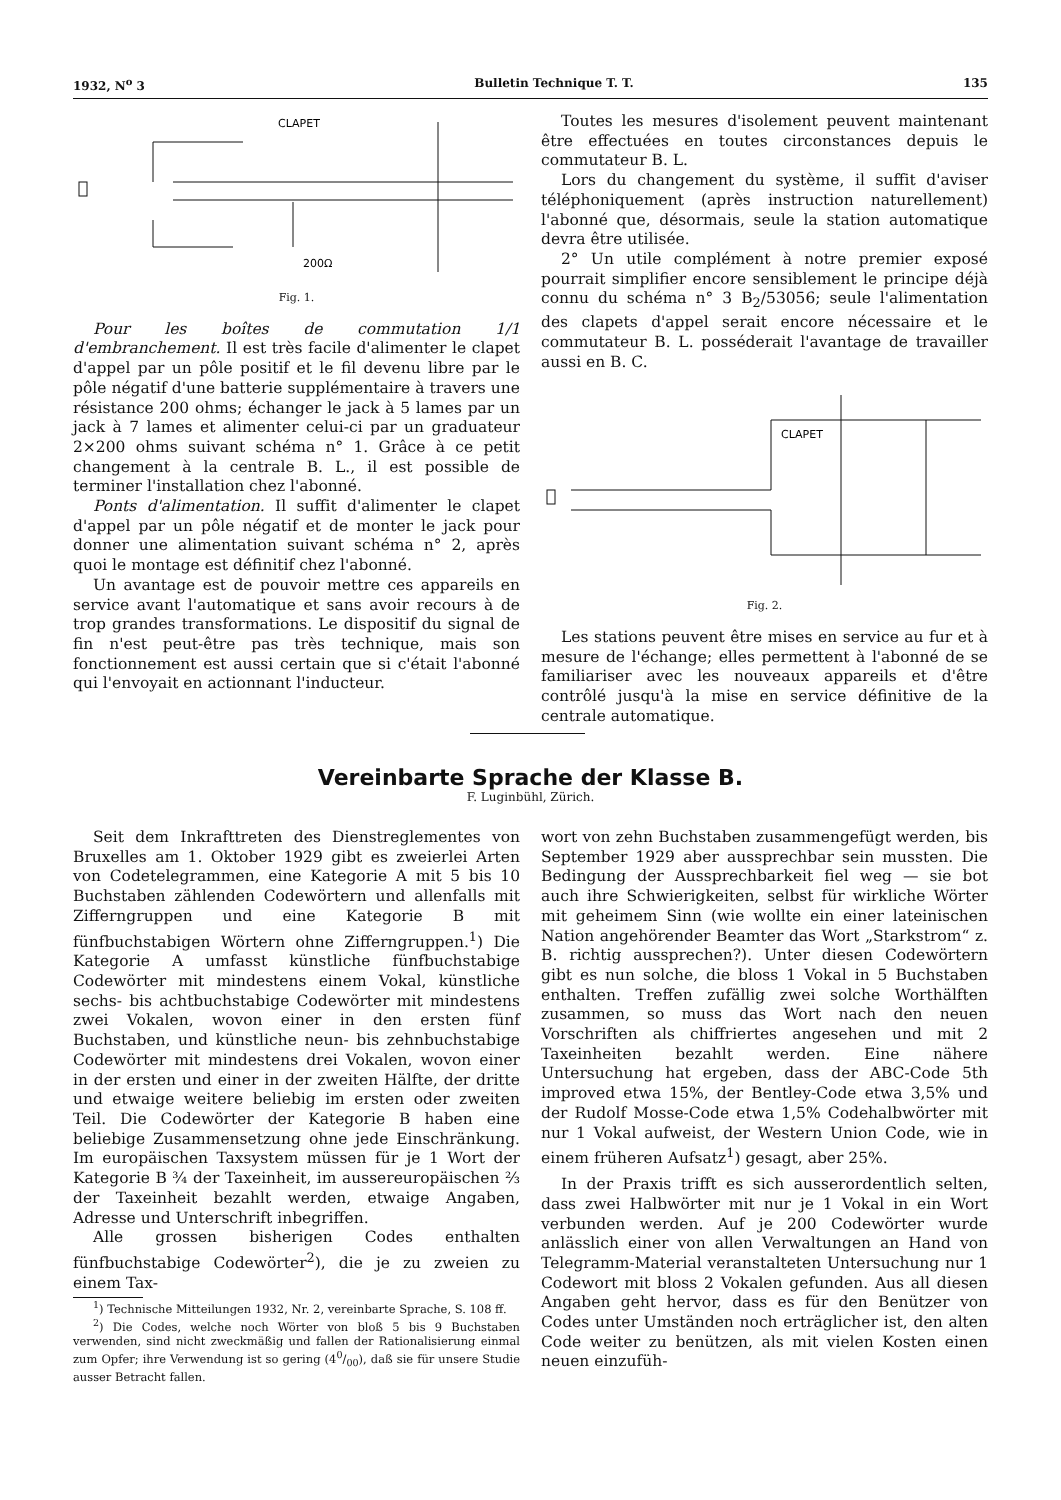1932, N<sup>o</sup> 3 Bulletin Technique T. T. 135
CLAPET
200Ω
Fig. 1.
Pour les boîtes de commutation 1/1 d'embranchement. Il est très facile d'alimenter le clapet d'appel par un pôle positif et le fil devenu libre par le pôle négatif d'une batterie supplémentaire à travers une résistance 200 ohms; échanger le jack à 5 lames par un jack à 7 lames et alimenter celui-ci par un graduateur 2×200 ohms suivant schéma n° 1. Grâce à ce petit changement à la centrale B. L., il est possible de terminer l'installation chez l'abonné.
Ponts d'alimentation. Il suffit d'alimenter le clapet d'appel par un pôle négatif et de monter le jack pour donner une alimentation suivant schéma n° 2, après quoi le montage est définitif chez l'abonné.
Un avantage est de pouvoir mettre ces appareils en service avant l'automatique et sans avoir recours à de trop grandes transformations. Le dispositif du signal de fin n'est peut-être pas très technique, mais son fonctionnement est aussi certain que si c'était l'abonné qui l'envoyait en actionnant l'inducteur.
Toutes les mesures d'isolement peuvent maintenant être effectuées en toutes circonstances depuis le commutateur B. L.
Lors du changement du système, il suffit d'aviser téléphoniquement (après instruction naturellement) l'abonné que, désormais, seule la station automatique devra être utilisée.
2° Un utile complément à notre premier exposé pourrait simplifier encore sensiblement le principe déjà connu du schéma n° 3 B<sub>2</sub>/53056; seule l'alimentation des clapets d'appel serait encore nécessaire et le commutateur B. L. posséderait l'avantage de travailler aussi en B. C.
CLAPET
Fig. 2.
Les stations peuvent être mises en service au fur et à mesure de l'échange; elles permettent à l'abonné de se familiariser avec les nouveaux appareils et d'être contrôlé jusqu'à la mise en service définitive de la centrale automatique.
Vereinbarte Sprache der Klasse B.
F. Luginbühl, Zürich.
Seit dem Inkrafttreten des Dienstreglementes von Bruxelles am 1. Oktober 1929 gibt es zweierlei Arten von Codetelegrammen, eine Kategorie A mit 5 bis 10 Buchstaben zählenden Codewörtern und allenfalls mit Zifferngruppen und eine Kategorie B mit fünfbuchstabigen Wörtern ohne Zifferngruppen.<sup>1</sup>) Die Kategorie A umfasst künstliche fünfbuchstabige Codewörter mit mindestens einem Vokal, künstliche sechs- bis achtbuchstabige Codewörter mit mindestens zwei Vokalen, wovon einer in den ersten fünf Buchstaben, und künstliche neun- bis zehnbuchstabige Codewörter mit mindestens drei Vokalen, wovon einer in der ersten und einer in der zweiten Hälfte, der dritte und etwaige weitere beliebig im ersten oder zweiten Teil. Die Codewörter der Kategorie B haben eine beliebige Zusammensetzung ohne jede Einschränkung. Im europäischen Taxsystem müssen für je 1 Wort der Kategorie B ¾ der Taxeinheit, im aussereuropäischen ⅔ der Taxeinheit bezahlt werden, etwaige Angaben, Adresse und Unterschrift inbegriffen.
Alle grossen bisherigen Codes enthalten fünfbuchstabige Codewörter<sup>2</sup>), die je zu zweien zu einem Tax-
<sup>1</sup>) Technische Mitteilungen 1932, Nr. 2, vereinbarte Sprache, S. 108 ff.
<sup>2</sup>) Die Codes, welche noch Wörter von bloß 5 bis 9 Buchstaben verwenden, sind nicht zweckmäßig und fallen der Rationalisierung einmal zum Opfer; ihre Verwendung ist so gering (40/00), daß sie für unsere Studie ausser Betracht fallen.
wort von zehn Buchstaben zusammengefügt werden, bis September 1929 aber aussprechbar sein mussten. Die Bedingung der Aussprechbarkeit fiel weg — sie bot auch ihre Schwierigkeiten, selbst für wirkliche Wörter mit geheimem Sinn (wie wollte ein einer lateinischen Nation angehörender Beamter das Wort „Starkstrom“ z. B. richtig aussprechen?). Unter diesen Codewörtern gibt es nun solche, die bloss 1 Vokal in 5 Buchstaben enthalten. Treffen zufällig zwei solche Worthälften zusammen, so muss das Wort nach den neuen Vorschriften als chiffriertes angesehen und mit 2 Taxeinheiten bezahlt werden. Eine nähere Untersuchung hat ergeben, dass der ABC-Code 5th improved etwa 15%, der Bentley-Code etwa 3,5% und der Rudolf Mosse-Code etwa 1,5% Codehalbwörter mit nur 1 Vokal aufweist, der Western Union Code, wie in einem früheren Aufsatz<sup>1</sup>) gesagt, aber 25%.
In der Praxis trifft es sich ausserordentlich selten, dass zwei Halbwörter mit nur je 1 Vokal in ein Wort verbunden werden. Auf je 200 Codewörter wurde anlässlich einer von allen Verwaltungen an Hand von Telegramm-Material veranstalteten Untersuchung nur 1 Codewort mit bloss 2 Vokalen gefunden. Aus all diesen Angaben geht hervor, dass es für den Benützer von Codes unter Umständen noch erträglicher ist, den alten Code weiter zu benützen, als mit vielen Kosten einen neuen einzufüh-